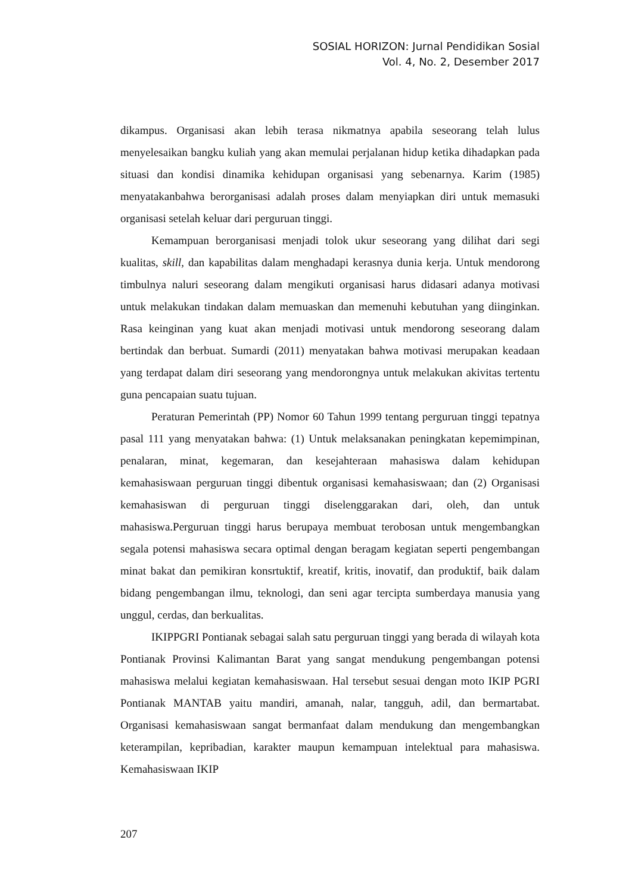SOSIAL HORIZON: Jurnal Pendidikan Sosial
Vol. 4, No. 2, Desember 2017
dikampus. Organisasi akan lebih terasa nikmatnya apabila seseorang telah lulus menyelesaikan bangku kuliah yang akan memulai perjalanan hidup ketika dihadapkan pada situasi dan kondisi dinamika kehidupan organisasi yang sebenarnya. Karim (1985) menyatakanbahwa berorganisasi adalah proses dalam menyiapkan diri untuk memasuki organisasi setelah keluar dari perguruan tinggi.
Kemampuan berorganisasi menjadi tolok ukur seseorang yang dilihat dari segi kualitas, skill, dan kapabilitas dalam menghadapi kerasnya dunia kerja. Untuk mendorong timbulnya naluri seseorang dalam mengikuti organisasi harus didasari adanya motivasi untuk melakukan tindakan dalam memuaskan dan memenuhi kebutuhan yang diinginkan. Rasa keinginan yang kuat akan menjadi motivasi untuk mendorong seseorang dalam bertindak dan berbuat. Sumardi (2011) menyatakan bahwa motivasi merupakan keadaan yang terdapat dalam diri seseorang yang mendorongnya untuk melakukan akivitas tertentu guna pencapaian suatu tujuan.
Peraturan Pemerintah (PP) Nomor 60 Tahun 1999 tentang perguruan tinggi tepatnya pasal 111 yang menyatakan bahwa: (1) Untuk melaksanakan peningkatan kepemimpinan, penalaran, minat, kegemaran, dan kesejahteraan mahasiswa dalam kehidupan kemahasiswaan perguruan tinggi dibentuk organisasi kemahasiswaan; dan (2) Organisasi kemahasiswan di perguruan tinggi diselenggarakan dari, oleh, dan untuk mahasiswa.Perguruan tinggi harus berupaya membuat terobosan untuk mengembangkan segala potensi mahasiswa secara optimal dengan beragam kegiatan seperti pengembangan minat bakat dan pemikiran konsrtuktif, kreatif, kritis, inovatif, dan produktif, baik dalam bidang pengembangan ilmu, teknologi, dan seni agar tercipta sumberdaya manusia yang unggul, cerdas, dan berkualitas.
IKIPPGRI Pontianak sebagai salah satu perguruan tinggi yang berada di wilayah kota Pontianak Provinsi Kalimantan Barat yang sangat mendukung pengembangan potensi mahasiswa melalui kegiatan kemahasiswaan. Hal tersebut sesuai dengan moto IKIP PGRI Pontianak MANTAB yaitu mandiri, amanah, nalar, tangguh, adil, dan bermartabat. Organisasi kemahasiswaan sangat bermanfaat dalam mendukung dan mengembangkan keterampilan, kepribadian, karakter maupun kemampuan intelektual para mahasiswa. Kemahasiswaan IKIP
207